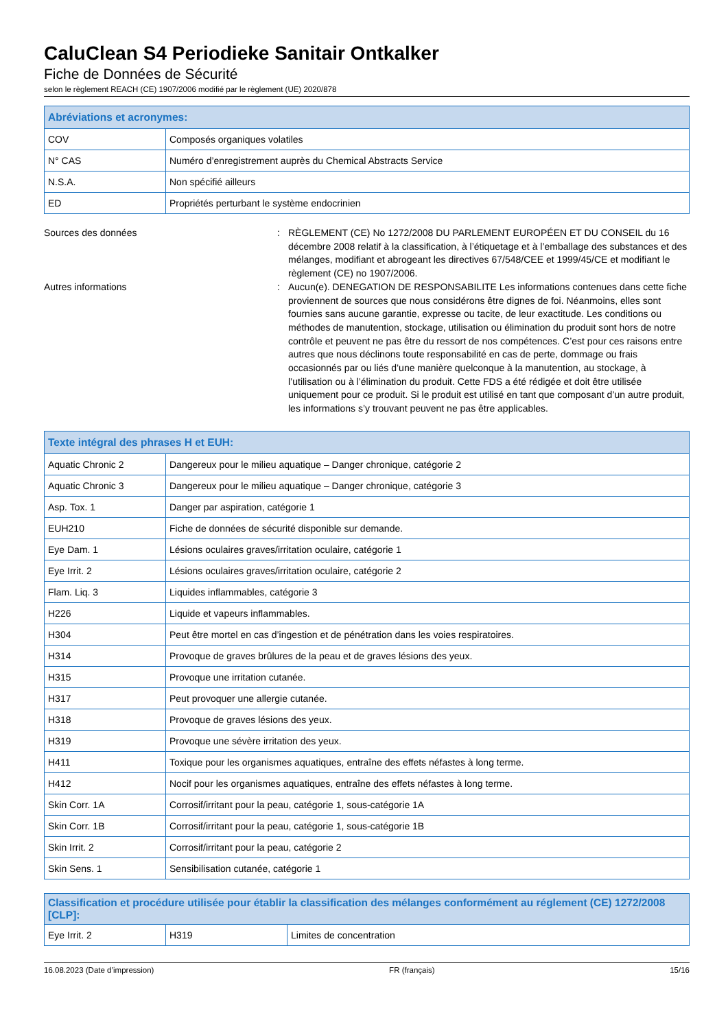CaluClean S4 Periodieke Sanitair Ontkalker
Fiche de Données de Sécurité
selon le règlement REACH (CE) 1907/2006 modifié par le règlement (UE) 2020/878
| Abréviations et acronymes: | |
| --- | --- |
| COV | Composés organiques volatiles |
| N° CAS | Numéro d’enregistrement auprès du Chemical Abstracts Service |
| N.S.A. | Non spécifié ailleurs |
| ED | Propriétés perturbant le système endocrinien |
Sources des données : RÈGLEMENT (CE) No 1272/2008 DU PARLEMENT EUROPÉEN ET DU CONSEIL du 16 décembre 2008 relatif à la classification, à l’étiquetage et à l’emballage des substances et des mélanges, modifiant et abrogeant les directives 67/548/CEE et 1999/45/CE et modifiant le règlement (CE) no 1907/2006.
Autres informations : Aucun(e). DENEGATION DE RESPONSABILITE Les informations contenues dans cette fiche proviennent de sources que nous considérons être dignes de foi. Néanmoins, elles sont fournies sans aucune garantie, expresse ou tacite, de leur exactitude. Les conditions ou méthodes de manutention, stockage, utilisation ou élimination du produit sont hors de notre contrôle et peuvent ne pas être du ressort de nos compétences. C’est pour ces raisons entre autres que nous déclinons toute responsabilité en cas de perte, dommage ou frais occasionnés par ou liés d’une manière quelconque à la manutention, au stockage, à l’utilisation ou à l’élimination du produit. Cette FDS a été rédigée et doit être utilisée uniquement pour ce produit. Si le produit est utilisé en tant que composant d’un autre produit, les informations s’y trouvant peuvent ne pas être applicables.
| Texte intégral des phrases H et EUH: | |
| --- | --- |
| Aquatic Chronic 2 | Dangereux pour le milieu aquatique – Danger chronique, catégorie 2 |
| Aquatic Chronic 3 | Dangereux pour le milieu aquatique – Danger chronique, catégorie 3 |
| Asp. Tox. 1 | Danger par aspiration, catégorie 1 |
| EUH210 | Fiche de données de sécurité disponible sur demande. |
| Eye Dam. 1 | Lésions oculaires graves/irritation oculaire, catégorie 1 |
| Eye Irrit. 2 | Lésions oculaires graves/irritation oculaire, catégorie 2 |
| Flam. Liq. 3 | Liquides inflammables, catégorie 3 |
| H226 | Liquide et vapeurs inflammables. |
| H304 | Peut être mortel en cas d’ingestion et de pénétration dans les voies respiratoires. |
| H314 | Provoque de graves brûlures de la peau et de graves lésions des yeux. |
| H315 | Provoque une irritation cutanée. |
| H317 | Peut provoquer une allergie cutanée. |
| H318 | Provoque de graves lésions des yeux. |
| H319 | Provoque une sévère irritation des yeux. |
| H411 | Toxique pour les organismes aquatiques, entraîne des effets néfastes à long terme. |
| H412 | Nocif pour les organismes aquatiques, entraîne des effets néfastes à long terme. |
| Skin Corr. 1A | Corrosif/irritant pour la peau, catégorie 1, sous-catégorie 1A |
| Skin Corr. 1B | Corrosif/irritant pour la peau, catégorie 1, sous-catégorie 1B |
| Skin Irrit. 2 | Corrosif/irritant pour la peau, catégorie 2 |
| Skin Sens. 1 | Sensibilisation cutanée, catégorie 1 |
| Classification et procédure utilisée pour établir la classification des mélanges conformément au réglement (CE) 1272/2008 [CLP]: | | |
| --- | --- | --- |
| Eye Irrit. 2 | H319 | Limites de concentration |
16.08.2023 (Date d’impression) FR (français) 15/16